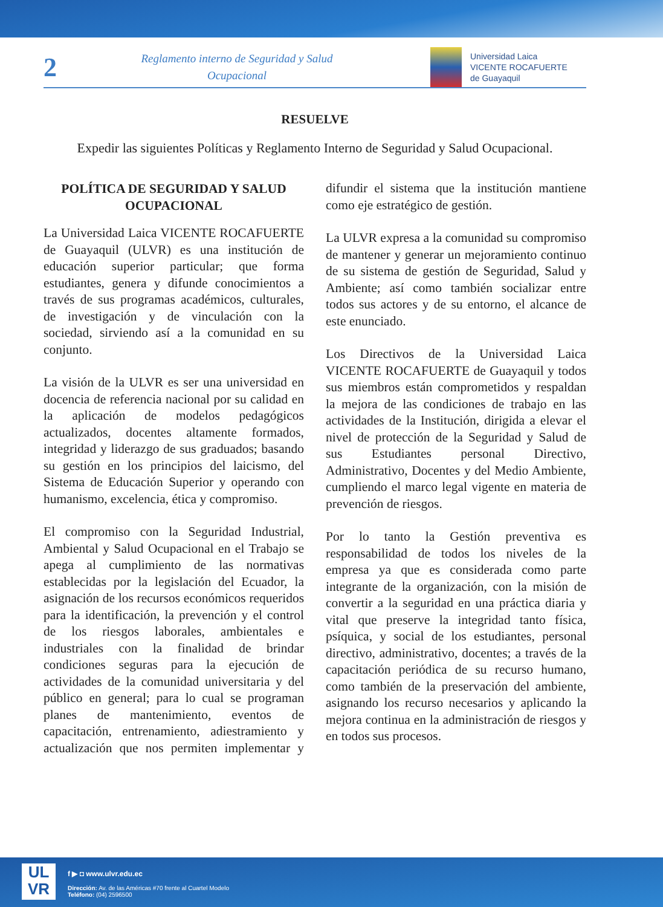2
Reglamento interno de Seguridad y Salud Ocupacional
Universidad Laica
VICENTE ROCAFUERTE
de Guayaquil
RESUELVE
Expedir las siguientes Políticas y Reglamento Interno de Seguridad y Salud Ocupacional.
POLÍTICA DE SEGURIDAD Y SALUD OCUPACIONAL
La Universidad Laica VICENTE ROCAFUERTE de Guayaquil (ULVR) es una institución de educación superior particular; que forma estudiantes, genera y difunde conocimientos a través de sus programas académicos, culturales, de investigación y de vinculación con la sociedad, sirviendo así a la comunidad en su conjunto.
La visión de la ULVR es ser una universidad en docencia de referencia nacional por su calidad en la aplicación de modelos pedagógicos actualizados, docentes altamente formados, integridad y liderazgo de sus graduados; basando su gestión en los principios del laicismo, del Sistema de Educación Superior y operando con humanismo, excelencia, ética y compromiso.
El compromiso con la Seguridad Industrial, Ambiental y Salud Ocupacional en el Trabajo se apega al cumplimiento de las normativas establecidas por la legislación del Ecuador, la asignación de los recursos económicos requeridos para la identificación, la prevención y el control de los riesgos laborales, ambientales e industriales con la finalidad de brindar condiciones seguras para la ejecución de actividades de la comunidad universitaria y del público en general; para lo cual se programan planes de mantenimiento, eventos de capacitación, entrenamiento, adiestramiento y actualización que nos permiten implementar y difundir el sistema que la institución mantiene como eje estratégico de gestión.
La ULVR expresa a la comunidad su compromiso de mantener y generar un mejoramiento continuo de su sistema de gestión de Seguridad, Salud y Ambiente; así como también socializar entre todos sus actores y de su entorno, el alcance de este enunciado.
Los Directivos de la Universidad Laica VICENTE ROCAFUERTE de Guayaquil y todos sus miembros están comprometidos y respaldan la mejora de las condiciones de trabajo en las actividades de la Institución, dirigida a elevar el nivel de protección de la Seguridad y Salud de sus Estudiantes personal Directivo, Administrativo, Docentes y del Medio Ambiente, cumpliendo el marco legal vigente en materia de prevención de riesgos.
Por lo tanto la Gestión preventiva es responsabilidad de todos los niveles de la empresa ya que es considerada como parte integrante de la organización, con la misión de convertir a la seguridad en una práctica diaria y vital que preserve la integridad tanto física, psíquica, y social de los estudiantes, personal directivo, administrativo, docentes; a través de la capacitación periódica de su recurso humano, como también de la preservación del ambiente, asignando los recurso necesarios y aplicando la mejora continua en la administración de riesgos y en todos sus procesos.
UL
VR
f ▶ ◘ www.ulvr.edu.ec
Dirección: Av. de las Américas #70 frente al Cuartel Modelo
Teléfono: (04) 2596500